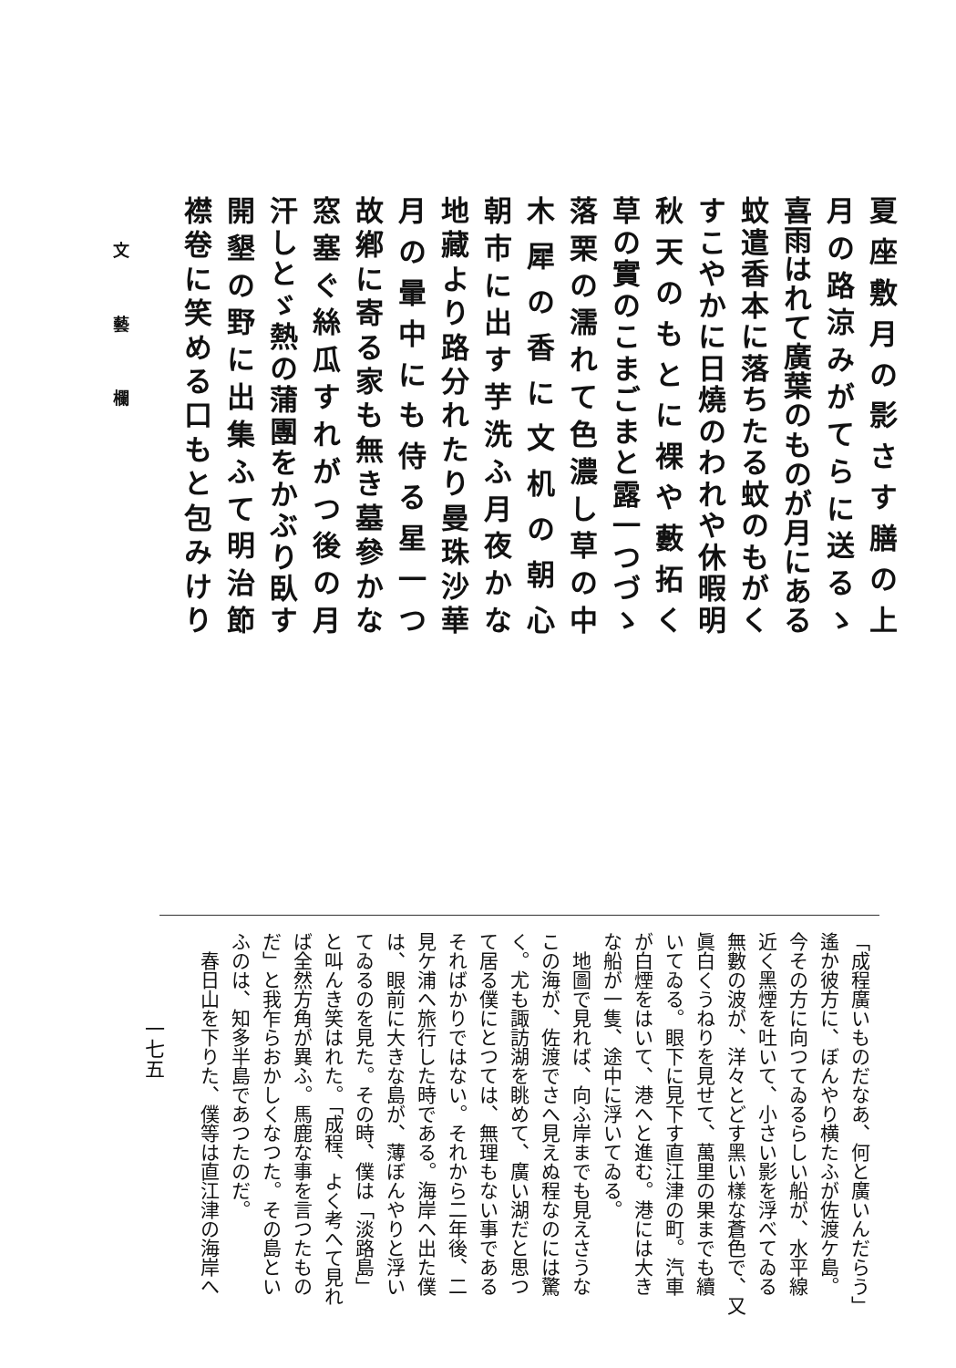夏座敷月の影さす膳の上
月の路涼みがてらに送るゝ
喜雨はれて廣葉のものが月にある
蚊遣香本に落ちたる蚊のもがく
すこやかに日燒のわれや休暇明
秋天のもとに裸や藪拓く
草の實のこまごまと露一つづゝ
落栗の濡れて色濃し草の中
木犀の香に文机の朝心
朝市に出す芋洗ふ月夜かな
地藏より路分れたり曼珠沙華
月の暈中にも侍る星一つ
故鄕に寄る家も無き墓參かな
窓塞ぐ絲瓜すれがつ後の月
汗しとゞ熱の蒲團をかぶり臥す
開墾の野に出集ふて明治節
襟卷に笑める口もと包みけり
文 藝 欄
「成程廣いものだなあ、何と廣いんだらう」
遙か彼方に、ぼんやり横たふが佐渡ケ島。
今その方に向つてゐるらしい船が、水平線
近く黑煙を吐いて、小さい影を浮べてゐる
無數の波が、洋々とどす黑い樣な蒼色で、又
眞白くうねりを見せて、萬里の果までも續
いてゐる。眼下に見下す直江津の町。汽車
が白煙をはいて、港へと進む。港には大き
な船が一隻、途中に浮いてゐる。
　地圖で見れば、向ふ岸までも見えさうな
この海が、佐渡でさへ見えぬ程なのには驚
く。尤も諏訪湖を眺めて、廣い湖だと思つ
て居る僕にとつては、無理もない事である
そればかりではない。それから二年後、二
見ケ浦へ旅行した時である。海岸へ出た僕
は、眼前に大きな島が、薄ぼんやりと浮い
てゐるのを見た。その時、僕は「淡路島」
と叫んき笑はれた。「成程、よく考へて見れ
ば全然方角が異ふ。馬鹿な事を言つたもの
だ」と我乍らおかしくなつた。その島とい
ふのは、知多半島であつたのだ。
　春日山を下りた、僕等は直江津の海岸へ
一七五